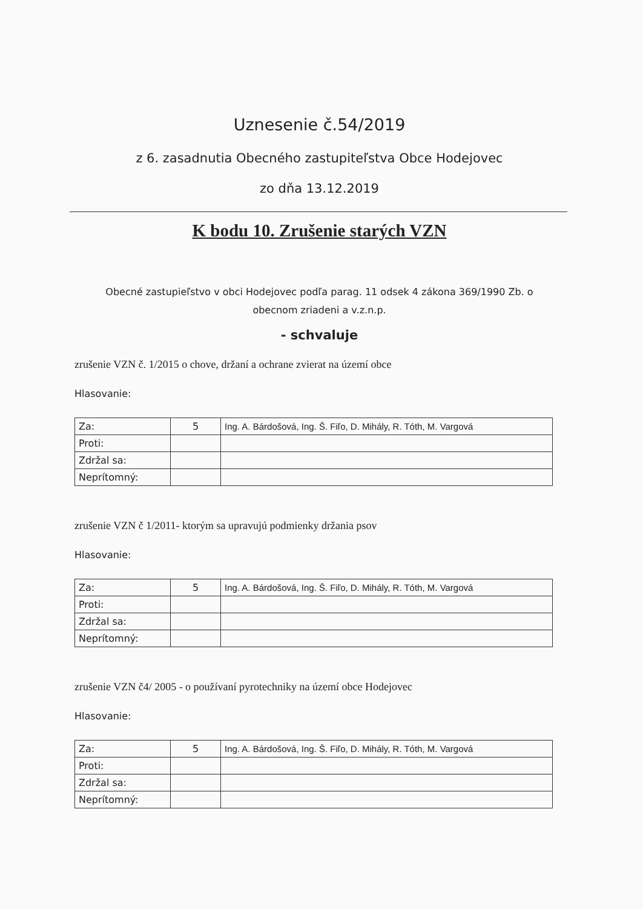Uznesenie č.54/2019
z 6. zasadnutia Obecného zastupiteľstva Obce Hodejovec
zo dňa 13.12.2019
K bodu 10. Zrušenie starých VZN
Obecné zastupieľstvo v obci Hodejovec podľa parag. 11 odsek 4 zákona 369/1990 Zb. o
obecnom zriadeni a v.z.n.p.
- schvaluje
zrušenie VZN č. 1/2015 o chove, držaní a ochrane zvierat na území obce
Hlasovanie:
| Za: | 5 | Ing. A. Bárdošová, Ing. Š. Fiľo, D. Mihály, R. Tóth, M. Vargová |
| Proti: | | |
| Zdržal sa: | | |
| Neprítomný: | | |
zrušenie VZN č 1/2011- ktorým sa upravujú podmienky držania psov
Hlasovanie:
| Za: | 5 | Ing. A. Bárdošová, Ing. Š. Fiľo, D. Mihály, R. Tóth, M. Vargová |
| Proti: | | |
| Zdržal sa: | | |
| Neprítomný: | | |
zrušenie VZN č4/ 2005 - o používaní pyrotechniky na území obce Hodejovec
Hlasovanie:
| Za: | 5 | Ing. A. Bárdošová, Ing. Š. Fiľo, D. Mihály, R. Tóth, M. Vargová |
| Proti: | | |
| Zdržal sa: | | |
| Neprítomný: | | |